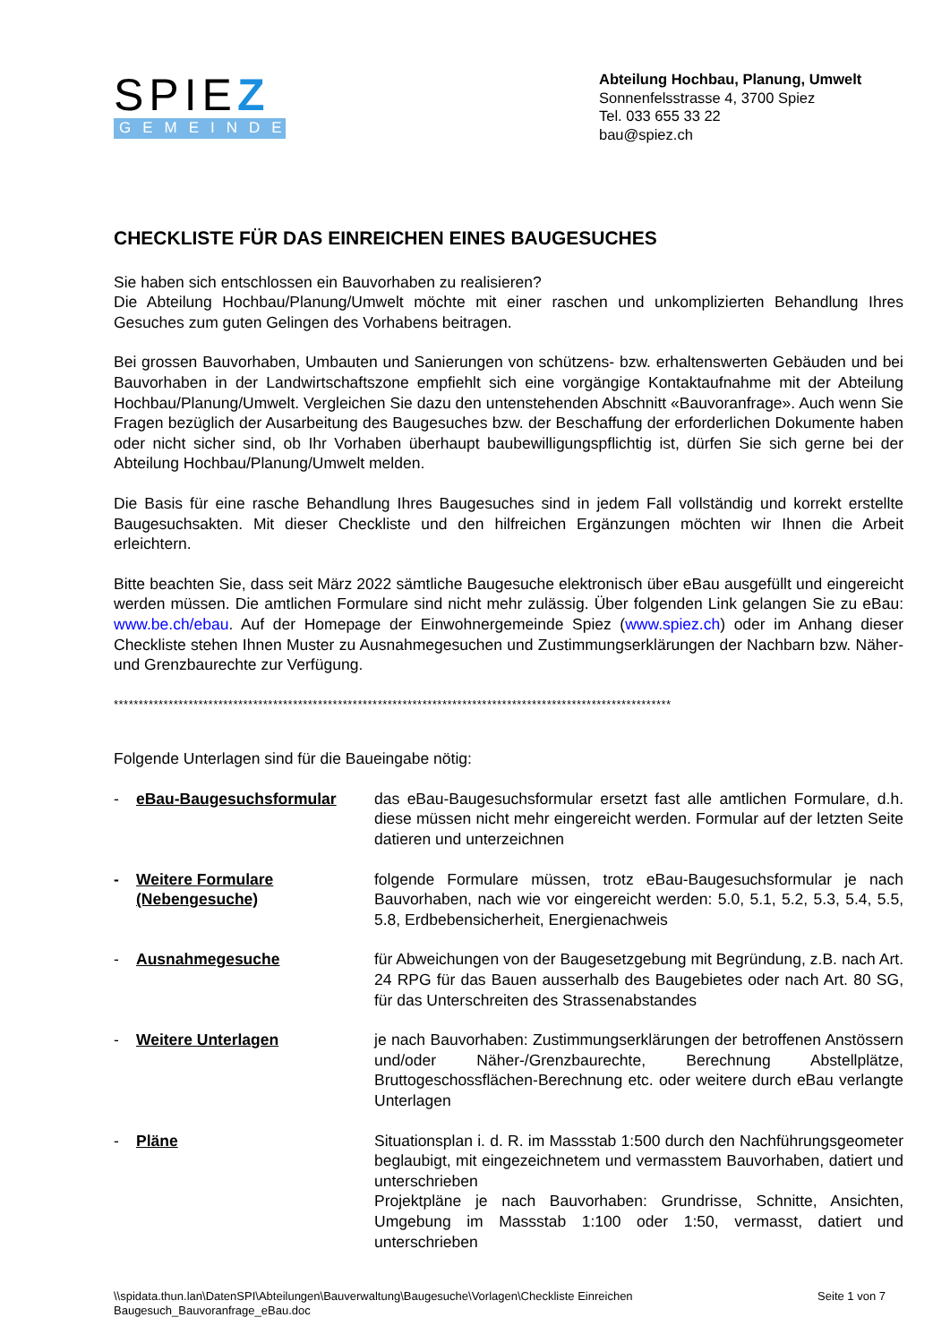SPIEZ
GEMEINDE
Abteilung Hochbau, Planung, Umwelt
Sonnenfelsstrasse 4, 3700 Spiez
Tel. 033 655 33 22
bau@spiez.ch
CHECKLISTE FÜR DAS EINREICHEN EINES BAUGESUCHES
Sie haben sich entschlossen ein Bauvorhaben zu realisieren?
Die Abteilung Hochbau/Planung/Umwelt möchte mit einer raschen und unkomplizierten Behandlung Ihres Gesuches zum guten Gelingen des Vorhabens beitragen.
Bei grossen Bauvorhaben, Umbauten und Sanierungen von schützens- bzw. erhaltenswerten Gebäuden und bei Bauvorhaben in der Landwirtschaftszone empfiehlt sich eine vorgängige Kontaktaufnahme mit der Abteilung Hochbau/Planung/Umwelt. Vergleichen Sie dazu den untenstehenden Abschnitt «Bauvoranfrage». Auch wenn Sie Fragen bezüglich der Ausarbeitung des Baugesuches bzw. der Beschaffung der erforderlichen Dokumente haben oder nicht sicher sind, ob Ihr Vorhaben überhaupt baubewilligungspflichtig ist, dürfen Sie sich gerne bei der Abteilung Hochbau/Planung/Umwelt melden.
Die Basis für eine rasche Behandlung Ihres Baugesuches sind in jedem Fall vollständig und korrekt erstellte Baugesuchsakten. Mit dieser Checkliste und den hilfreichen Ergänzungen möchten wir Ihnen die Arbeit erleichtern.
Bitte beachten Sie, dass seit März 2022 sämtliche Baugesuche elektronisch über eBau ausgefüllt und eingereicht werden müssen. Die amtlichen Formulare sind nicht mehr zulässig. Über folgenden Link gelangen Sie zu eBau: www.be.ch/ebau. Auf der Homepage der Einwohnergemeinde Spiez (www.spiez.ch) oder im Anhang dieser Checkliste stehen Ihnen Muster zu Ausnahmegesuchen und Zustimmungserklärungen der Nachbarn bzw. Näher- und Grenzbaurechte zur Verfügung.
****************************************************************************************************************
Folgende Unterlagen sind für die Baueingabe nötig:
- eBau-Baugesuchsformular das eBau-Baugesuchsformular ersetzt fast alle amtlichen Formulare, d.h. diese müssen nicht mehr eingereicht werden. Formular auf der letzten Seite datieren und unterzeichnen
- Weitere Formulare (Nebengesuche)
folgende Formulare müssen, trotz eBau-Baugesuchsformular je nach Bauvorhaben, nach wie vor eingereicht werden: 5.0, 5.1, 5.2, 5.3, 5.4, 5.5, 5.8, Erdbebensicherheit, Energienachweis
- Ausnahmegesuche für Abweichungen von der Baugesetzgebung mit Begründung, z.B. nach Art. 24 RPG für das Bauen ausserhalb des Baugebietes oder nach Art. 80 SG, für das Unterschreiten des Strassenabstandes
- Weitere Unterlagen je nach Bauvorhaben: Zustimmungserklärungen der betroffenen Anstössern und/oder Näher-/Grenzbaurechte, Berechnung Abstellplätze, Bruttogeschossflächen-Berechnung etc. oder weitere durch eBau verlangte Unterlagen
- Pläne Situationsplan i. d. R. im Massstab 1:500 durch den Nachführungsgeometer beglaubigt, mit eingezeichnetem und vermasstem Bauvorhaben, datiert und unterschrieben
Projektpläne je nach Bauvorhaben: Grundrisse, Schnitte, Ansichten, Umgebung im Massstab 1:100 oder 1:50, vermasst, datiert und unterschrieben
\\spidata.thun.lan\DatenSPI\Abteilungen\Bauverwaltung\Baugesuche\Vorlagen\Checkliste Einreichen
Baugesuch_Bauvoranfrage_eBau.doc
Seite 1 von 7